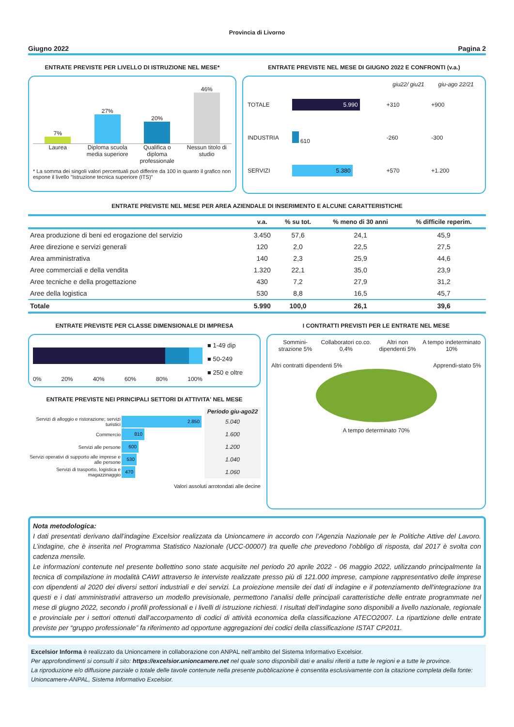Provincia di Livorno
Giugno 2022 Pagina 2
ENTRATE PREVISTE PER LIVELLO DI ISTRUZIONE NEL MESE*
7%
27%
20%
46%
Laurea Diploma scuola media superiore
Qualifica o diploma professionale
Nessun titolo di studio
* La somma dei singoli valori percentuali può differire da 100 in quanto il grafico non espone il livello "Istruzione tecnica superiore (ITS)"
ENTRATE PREVISTE NEL MESE DI GIUGNO 2022 E CONFRONTI (v.a.)
| | | giu22/ giu21 | giu-ago 22/21 |
| --- | --- | --- | --- |
| TOTALE | 5.990 | +310 | +900 |
| INDUSTRIA | 610 | -260 | -300 |
| SERVIZI | 5.380 | +570 | +1.200 |
ENTRATE PREVISTE NEL MESE PER AREA AZIENDALE DI INSERIMENTO E ALCUNE CARATTERISTICHE
| | v.a. | % su tot. | % meno di 30 anni | % difficile reperim. |
| --- | --- | --- | --- | --- |
| Area produzione di beni ed erogazione del servizio | 3.450 | 57,6 | 24,1 | 45,9 |
| Aree direzione e servizi generali | 120 | 2,0 | 22,5 | 27,5 |
| Area amministrativa | 140 | 2,3 | 25,9 | 44,6 |
| Aree commerciali e della vendita | 1.320 | 22,1 | 35,0 | 23,9 |
| Aree tecniche e della progettazione | 430 | 7,2 | 27,9 | 31,2 |
| Aree della logistica | 530 | 8,8 | 16,5 | 45,7 |
| Totale | 5.990 | 100,0 | 26,1 | 39,6 |
ENTRATE PREVISTE PER CLASSE DIMENSIONALE DI IMPRESA
0% 20% 40% 60% 80% 100%
■ 1-49 dip
■ 50-249
■ 250 e oltre
ENTRATE PREVISTE NEI PRINCIPALI SETTORI DI ATTIVITA' NEL MESE
| | | Periodo giu-ago22 |
| --- | --- | --- |
| Servizi di alloggio e ristorazione; servizi turistici | 2.850 | 5.040 |
| Commercio | 810 | 1.600 |
| Servizi alle persone | 600 | 1.200 |
| Servizi operativi di supporto alle imprese e alle persone | 530 | 1.040 |
| Servizi di trasporto, logistica e magazzinaggio | 470 | 1.060 |
Valori assoluti arrotondati alle decine
I CONTRATTI PREVISTI PER LE ENTRATE NEL MESE
Sommini-strazione 5% Collaboratori co.co. 0,4% Altri non dipendenti 5% A tempo indeterminato 10%
Altri contratti dipendenti 5% Apprendi-stato 5%
A tempo determinato 70%
Nota metodologica:
I dati presentati derivano dall’indagine Excelsior realizzata da Unioncamere in accordo con l’Agenzia Nazionale per le Politiche Attive del Lavoro. L’indagine, che è inserita nel Programma Statistico Nazionale (UCC-00007) tra quelle che prevedono l’obbligo di risposta, dal 2017 è svolta con cadenza mensile.
Le informazioni contenute nel presente bollettino sono state acquisite nel periodo 20 aprile 2022 - 06 maggio 2022, utilizzando principalmente la tecnica di compilazione in modalità CAWI attraverso le interviste realizzate presso più di 121.000 imprese, campione rappresentativo delle imprese con dipendenti al 2020 dei diversi settori industriali e dei servizi. La proiezione mensile dei dati di indagine e il potenziamento dell'integrazione tra questi e i dati amministrativi attraverso un modello previsionale, permettono l’analisi delle principali caratteristiche delle entrate programmate nel mese di giugno 2022, secondo i profili professionali e i livelli di istruzione richiesti. I risultati dell’indagine sono disponibili a livello nazionale, regionale e provinciale per i settori ottenuti dall'accorpamento di codici di attività economica della classificazione ATECO2007. La ripartizione delle entrate previste per “gruppo professionale” fa riferimento ad opportune aggregazioni dei codici della classificazione ISTAT CP2011.
Excelsior Informa è realizzato da Unioncamere in collaborazione con ANPAL nell’ambito del Sistema Informativo Excelsior.
Per approfondimenti si consulti il sito: https://excelsior.unioncamere.net nel quale sono disponibili dati e analisi riferiti a tutte le regioni e a tutte le province.
La riproduzione e/o diffusione parziale o totale delle tavole contenute nella presente pubblicazione è consentita esclusivamente con la citazione completa della fonte: Unioncamere-ANPAL, Sistema Informativo Excelsior.